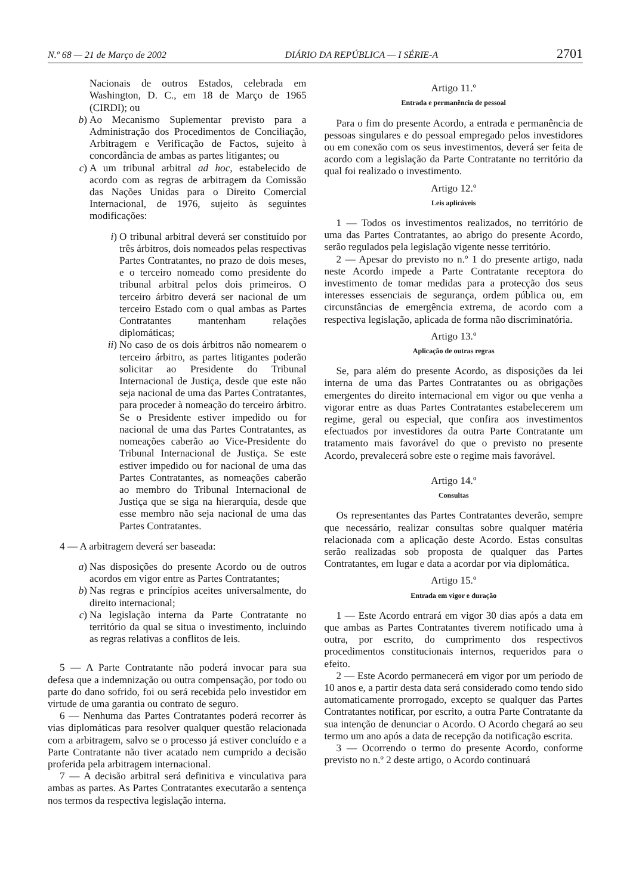N.º 68 — 21 de Março de 2002 DIÁRIO DA REPÚBLICA — I SÉRIE-A 2701
Nacionais de outros Estados, celebrada em Washington, D. C., em 18 de Março de 1965 (CIRDI); ou
b) Ao Mecanismo Suplementar previsto para a Administração dos Procedimentos de Conciliação, Arbitragem e Verificação de Factos, sujeito à concordância de ambas as partes litigantes; ou
c) A um tribunal arbitral ad hoc, estabelecido de acordo com as regras de arbitragem da Comissão das Nações Unidas para o Direito Comercial Internacional, de 1976, sujeito às seguintes modificações:
i) O tribunal arbitral deverá ser constituído por três árbitros, dois nomeados pelas respectivas Partes Contratantes, no prazo de dois meses, e o terceiro nomeado como presidente do tribunal arbitral pelos dois primeiros. O terceiro árbitro deverá ser nacional de um terceiro Estado com o qual ambas as Partes Contratantes mantenham relações diplomáticas;
ii) No caso de os dois árbitros não nomearem o terceiro árbitro, as partes litigantes poderão solicitar ao Presidente do Tribunal Internacional de Justiça, desde que este não seja nacional de uma das Partes Contratantes, para proceder à nomeação do terceiro árbitro. Se o Presidente estiver impedido ou for nacional de uma das Partes Contratantes, as nomeações caberão ao Vice-Presidente do Tribunal Internacional de Justiça. Se este estiver impedido ou for nacional de uma das Partes Contratantes, as nomeações caberão ao membro do Tribunal Internacional de Justiça que se siga na hierarquia, desde que esse membro não seja nacional de uma das Partes Contratantes.
4 — A arbitragem deverá ser baseada:
a) Nas disposições do presente Acordo ou de outros acordos em vigor entre as Partes Contratantes;
b) Nas regras e princípios aceites universalmente, do direito internacional;
c) Na legislação interna da Parte Contratante no território da qual se situa o investimento, incluindo as regras relativas a conflitos de leis.
5 — A Parte Contratante não poderá invocar para sua defesa que a indemnização ou outra compensação, por todo ou parte do dano sofrido, foi ou será recebida pelo investidor em virtude de uma garantia ou contrato de seguro.
6 — Nenhuma das Partes Contratantes poderá recorrer às vias diplomáticas para resolver qualquer questão relacionada com a arbitragem, salvo se o processo já estiver concluído e a Parte Contratante não tiver acatado nem cumprido a decisão proferida pela arbitragem internacional.
7 — A decisão arbitral será definitiva e vinculativa para ambas as partes. As Partes Contratantes executarão a sentença nos termos da respectiva legislação interna.
Artigo 11.º
Entrada e permanência de pessoal
Para o fim do presente Acordo, a entrada e permanência de pessoas singulares e do pessoal empregado pelos investidores ou em conexão com os seus investimentos, deverá ser feita de acordo com a legislação da Parte Contratante no território da qual foi realizado o investimento.
Artigo 12.º
Leis aplicáveis
1 — Todos os investimentos realizados, no território de uma das Partes Contratantes, ao abrigo do presente Acordo, serão regulados pela legislação vigente nesse território.
2 — Apesar do previsto no n.º 1 do presente artigo, nada neste Acordo impede a Parte Contratante receptora do investimento de tomar medidas para a protecção dos seus interesses essenciais de segurança, ordem pública ou, em circunstâncias de emergência extrema, de acordo com a respectiva legislação, aplicada de forma não discriminatória.
Artigo 13.º
Aplicação de outras regras
Se, para além do presente Acordo, as disposições da lei interna de uma das Partes Contratantes ou as obrigações emergentes do direito internacional em vigor ou que venha a vigorar entre as duas Partes Contratantes estabelecerem um regime, geral ou especial, que confira aos investimentos efectuados por investidores da outra Parte Contratante um tratamento mais favorável do que o previsto no presente Acordo, prevalecerá sobre este o regime mais favorável.
Artigo 14.º
Consultas
Os representantes das Partes Contratantes deverão, sempre que necessário, realizar consultas sobre qualquer matéria relacionada com a aplicação deste Acordo. Estas consultas serão realizadas sob proposta de qualquer das Partes Contratantes, em lugar e data a acordar por via diplomática.
Artigo 15.º
Entrada em vigor e duração
1 — Este Acordo entrará em vigor 30 dias após a data em que ambas as Partes Contratantes tiverem notificado uma à outra, por escrito, do cumprimento dos respectivos procedimentos constitucionais internos, requeridos para o efeito.
2 — Este Acordo permanecerá em vigor por um período de 10 anos e, a partir desta data será considerado como tendo sido automaticamente prorrogado, excepto se qualquer das Partes Contratantes notificar, por escrito, a outra Parte Contratante da sua intenção de denunciar o Acordo. O Acordo chegará ao seu termo um ano após a data de recepção da notificação escrita.
3 — Ocorrendo o termo do presente Acordo, conforme previsto no n.º 2 deste artigo, o Acordo continuará